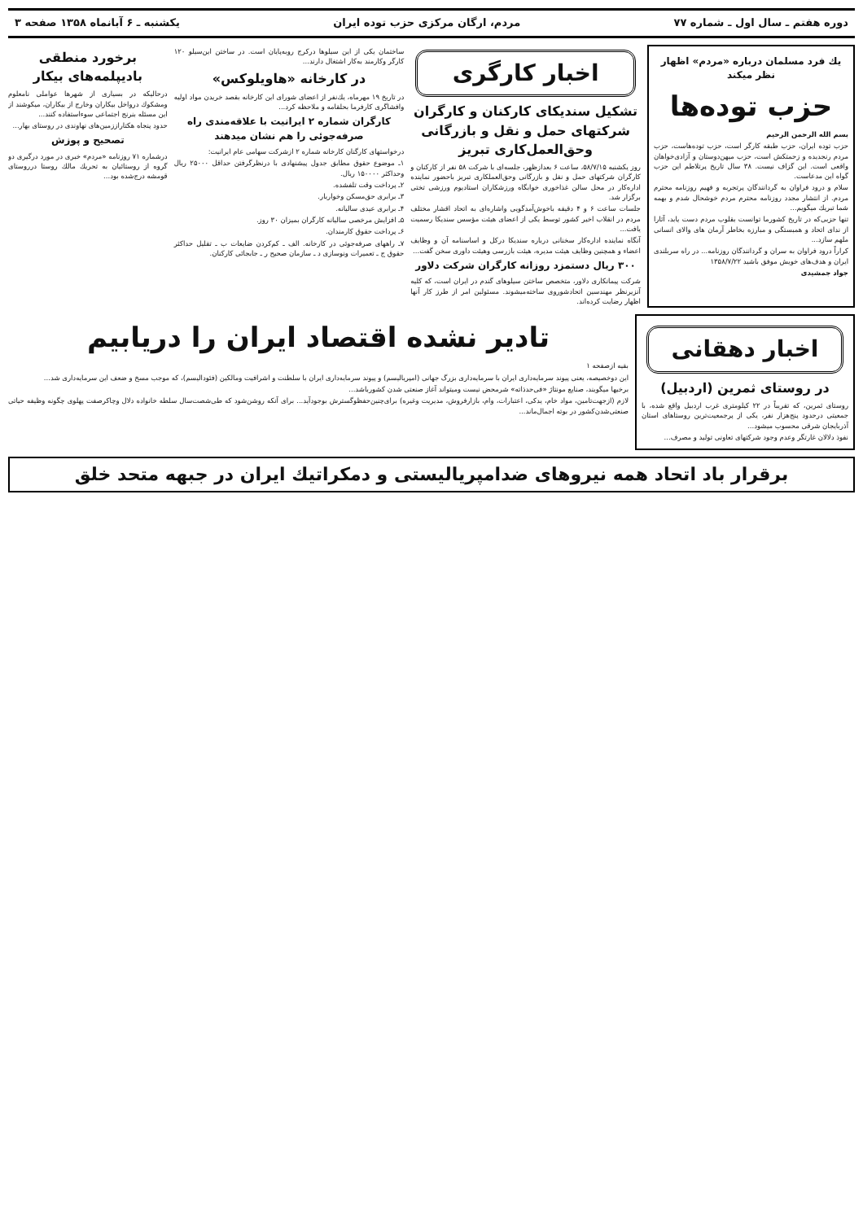دوره هفتم ـ سال اول ـ شماره ۷۷ مردم، ارگان مرکزی حزب توده ایران یکشنبه ـ ۶ آبانماه ۱۳۵۸ صفحه ۳
یك فرد مسلمان درباره «مردم» اظهار نظر میکند
حزب توده‌ها
بسم الله الرحمن الرحیم
حزب توده ایران، حزب طبقه کارگر است، حزب توده‌هاست، حزب مردم رنجدیده و زحمتکش است، حزب میهن‌دوستان و آزادی‌خواهان واقعی است. این گزاف نیست. ۳۸ سال تاریخ پرتلاطم این حزب گواه این مدعاست.
سلام و درود فراوان به گردانندگان پرتجربه و فهیم روزنامه محترم مردم. از انتشار مجدد روزنامه محترم مردم خوشحال شدم و بهمه شما تبریك میگویم...
تنها حزبی‌که در تاریخ کشورما توانست بقلوب مردم دست یابد، آثارا از ندای اتحاد و همبستگی و مبارزه بخاطر آرمان های والای انسانی ملهم سازد...
کراراً درود فراوان به سران و گردانندگان روزنامه... در راه سربلندی ایران و هدف‌های خویش موفق باشید ۱۳۵۸/۷/۲۲
جواد جمشیدی
اخبار کارگری
تشکیل سندیکای کارکنان و کارگران شرکتهای حمل و نقل و بازرگانی وحق‌العمل‌کاری تبریز
روز یکشنبه ۵۸/۷/۱۵، ساعت ۶ بعدازظهر، جلسه‌ای با شرکت ۵۸ نفر از کارکنان و کارگران شرکتهای حمل و نقل و بازرگانی وحق‌العملکاری تبریز باحضور نماینده اداره‌کار در محل سالن غذاخوری خوابگاه ورزشکاران استادیوم ورزشی تختی برگزار شد.
جلسات ساعت ۶ و ۴ دقیقه باخوش‌آمدگویی واشاره‌ای به اتحاد اقشار مختلف مردم در انقلاب اخیر کشور توسط یکی از اعضای هیئت مؤسس سندیکا رسمیت یافت...
آنگاه نماینده اداره‌کار سخنانی درباره سندیکا درکل و اساسنامه آن و وظایف اعضاء و همچنین وظایف هیئت مدیره، هیئت بازرسی وهیئت داوری سخن گفت...
۳۰۰ ریال دستمزد روزانه کارگران شرکت دلاور
شرکت پیمانکاری دلاور، متخصص ساختن سیلوهای گندم در ایران است، که کلیه آنزیرنظر مهندسین اتحادشوروی ساخته‌میشوند. مسئولین امر از طرز کار آنها اظهار رضایت کرده‌اند.
ساختمان یکی از این سیلوها درکرج روبه‌پایان است. در ساختن این‌سیلو ۱۲۰ کارگر وکارمند به‌کار اشتغال دارند...
در کارخانه «هاویلوکس»
در تاریخ ۱۹ مهرماه، یك‌نفر از اعضای شورای این کارخانه بقصد خریدن مواد اولیه وافشاگری کارفرما بحلقامه و ملاحظه کرد...
کارگران شماره ۲ ایرانیت با علاقه‌مندی راه صرفه‌جوئی را هم نشان میدهند
درخواستهای کارگنان کارخانه شماره ۲ ازشرکت سهامی عام ایرانیت:
۱ـ موضوع حقوق مطابق جدول پیشنهادی با درنظرگرفتن حداقل ۲۵۰۰۰ ریال وحداکثر ۱۵۰۰۰۰ ریال.
۲ـ پرداخت وقت تلفشده.
۳ـ برابری حق‌مسکن وخواربار.
۴ـ برابری عیدی سالیانه.
۵ـ افزایش مرخصی سالیانه کارگران بمیزان ۳۰ روز.
۶ـ پرداخت حقوق کارمندان.
۷ـ راههای صرفه‌جوئی در کارخانه. الف ـ کم‌کردن ضایعات ب ـ تقلیل حداکثر حقوق ج ـ تعمیرات ونوسازی د ـ سازمان صحیح ر ـ جابجائی کارکنان.
برخورد منطقی بادیپلمه‌های بیکار
درحالیکه در بسیاری از شهرها عواملی نامعلوم ومشکوك درواخل بیکاران وخارج از بیکاران، میکوشند از این مسئله بنرنج اجتماعی سوءاستفاده کنند...
حدود پنجاه هکتاراززمین‌های نهاوندی در روستای بهار...
تصحیح و پوزش
درشماره ۷۱ روزنامه «مردم» خبری در مورد درگیری دو گروه از روستائیان به تحریك مالك روستا درروستای قومشه درج‌شده بود...
اخبار دهقانی
در روستای ثمرین (اردبیل)
روستای ثمرین، که تقریباً در ۲۲ کیلومتری غرب اردبیل واقع شده، با جمعیتی درحدود پنج‌هزار نفر، یکی از پرجمعیت‌ترین روستاهای استان آذربایجان شرقی محسوب میشود...
نفوذ دلالان غارتگر وعدم وجود شرکتهای تعاونی تولید و مصرف...
تادیر نشده اقتصاد ایران را دریابیم
بقیه ازصفحه ۱
این دوخصیصه، یعنی پیوند سرمایه‌داری ایران با سرمایه‌داری بزرگ جهانی (امپریالیسم) و پیوند سرمایه‌داری ایران با سلطنت و اشرافیت ومالکین (فئودالیسم)، که موجب مسخ و ضعف این سرمایه‌داری شد...
برخیها میگویند، صنایع مونتاژ «فی‌حدذاته» شرمحض نیست ومیتواند آغاز صنعتی شدن کشورباشد...
لازم (ازجهت‌تامین، مواد خام، یدکی، اعتبارات، وام، بازارفروش، مدیریت وغیره) برای‌چنین‌حفظوگسترش بوجودآید... برای آنکه روشن‌شود که طی‌شصت‌سال سلطه خانواده دلال وچاکرصفت پهلوی چگونه وظیفه حیاتی صنعتی‌شدن‌کشور در بوته اجمال‌ماند...
برقرار باد اتحاد همه نیروهای ضدامپریالیستی و دمکراتیك ایران در جبهه متحد خلق